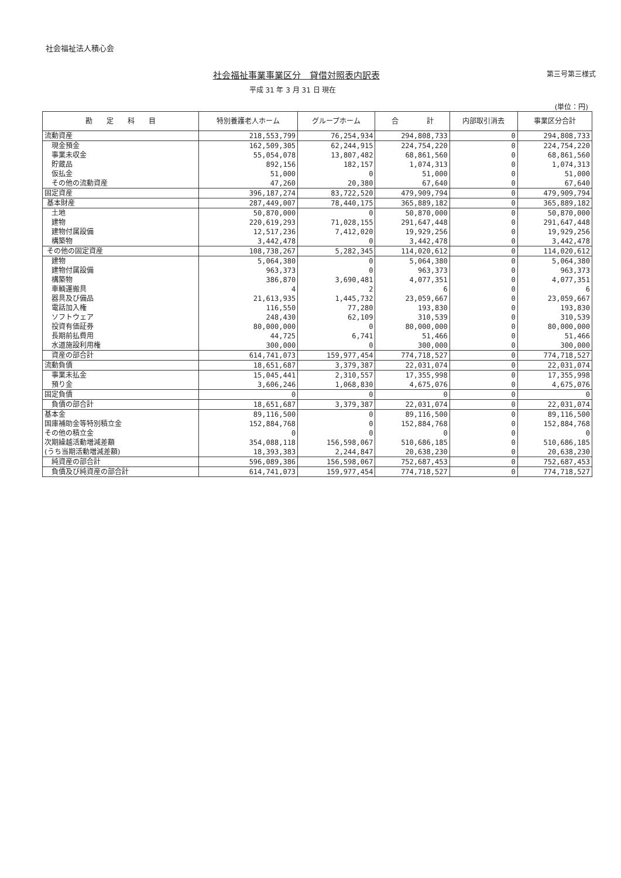社会福祉法人積心会
社会福祉事業事業区分　貸借対照表内訳表
第三号第三様式
平成 31 年 3 月 31 日 現在
(単位：円)
| 勘 定 科 目 | 特別養護老人ホーム | グループホーム | 合 計 | 内部取引消去 | 事業区分合計 |
| --- | --- | --- | --- | --- | --- |
| 流動資産 | 218,553,799 | 76,254,934 | 294,808,733 | 0 | 294,808,733 |
| 現金預金 | 162,509,305 | 62,244,915 | 224,754,220 | 0 | 224,754,220 |
| 事業未収金 | 55,054,078 | 13,807,482 | 68,861,560 | 0 | 68,861,560 |
| 貯蔵品 | 892,156 | 182,157 | 1,074,313 | 0 | 1,074,313 |
| 仮払金 | 51,000 | 0 | 51,000 | 0 | 51,000 |
| その他の流動資産 | 47,260 | 20,380 | 67,640 | 0 | 67,640 |
| 固定資産 | 396,187,274 | 83,722,520 | 479,909,794 | 0 | 479,909,794 |
| 基本財産 | 287,449,007 | 78,440,175 | 365,889,182 | 0 | 365,889,182 |
| 土地 | 50,870,000 | 0 | 50,870,000 | 0 | 50,870,000 |
| 建物 | 220,619,293 | 71,028,155 | 291,647,448 | 0 | 291,647,448 |
| 建物付属設備 | 12,517,236 | 7,412,020 | 19,929,256 | 0 | 19,929,256 |
| 構築物 | 3,442,478 | 0 | 3,442,478 | 0 | 3,442,478 |
| その他の固定資産 | 108,738,267 | 5,282,345 | 114,020,612 | 0 | 114,020,612 |
| 建物 | 5,064,380 | 0 | 5,064,380 | 0 | 5,064,380 |
| 建物付属設備 | 963,373 | 0 | 963,373 | 0 | 963,373 |
| 構築物 | 386,870 | 3,690,481 | 4,077,351 | 0 | 4,077,351 |
| 車輌運搬具 | 4 | 2 | 6 | 0 | 6 |
| 器具及び備品 | 21,613,935 | 1,445,732 | 23,059,667 | 0 | 23,059,667 |
| 電話加入権 | 116,550 | 77,280 | 193,830 | 0 | 193,830 |
| ソフトウェア | 248,430 | 62,109 | 310,539 | 0 | 310,539 |
| 投資有価証券 | 80,000,000 | 0 | 80,000,000 | 0 | 80,000,000 |
| 長期前払費用 | 44,725 | 6,741 | 51,466 | 0 | 51,466 |
| 水道施設利用権 | 300,000 | 0 | 300,000 | 0 | 300,000 |
| 資産の部合計 | 614,741,073 | 159,977,454 | 774,718,527 | 0 | 774,718,527 |
| 流動負債 | 18,651,687 | 3,379,387 | 22,031,074 | 0 | 22,031,074 |
| 事業未払金 | 15,045,441 | 2,310,557 | 17,355,998 | 0 | 17,355,998 |
| 預り金 | 3,606,246 | 1,068,830 | 4,675,076 | 0 | 4,675,076 |
| 固定負債 | 0 | 0 | 0 | 0 | 0 |
| 負債の部合計 | 18,651,687 | 3,379,387 | 22,031,074 | 0 | 22,031,074 |
| 基本金 | 89,116,500 | 0 | 89,116,500 | 0 | 89,116,500 |
| 国庫補助金等特別積立金 | 152,884,768 | 0 | 152,884,768 | 0 | 152,884,768 |
| その他の積立金 | 0 | 0 | 0 | 0 | 0 |
| 次期繰越活動増減差額 | 354,088,118 | 156,598,067 | 510,686,185 | 0 | 510,686,185 |
| (うち当期活動増減差額) | 18,393,383 | 2,244,847 | 20,638,230 | 0 | 20,638,230 |
| 純資産の部合計 | 596,089,386 | 156,598,067 | 752,687,453 | 0 | 752,687,453 |
| 負債及び純資産の部合計 | 614,741,073 | 159,977,454 | 774,718,527 | 0 | 774,718,527 |